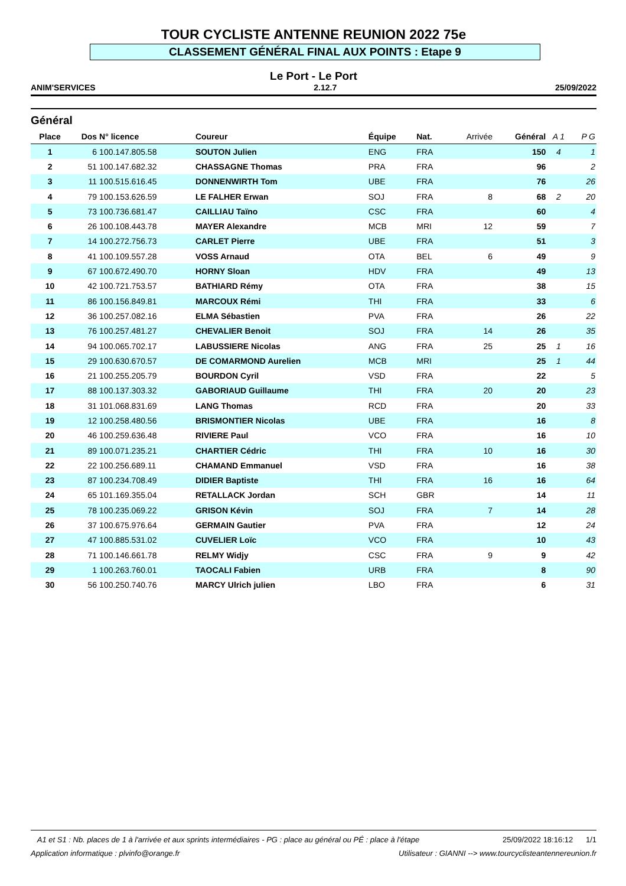TOUR CYCLISTE ANTENNE REUNION 2022 75e
CLASSEMENT GÉNÉRAL FINAL AUX POINTS : Etape 9
Le Port - Le Port
ANIM'SERVICES 2.12.7 25/09/2022
Général
| Place | Dos | N° licence | Coureur | Équipe | Nat. | Arrivée | Général | A 1 | P G |
| --- | --- | --- | --- | --- | --- | --- | --- | --- | --- |
| 1 | 6 | 100.147.805.58 | SOUTON Julien | ENG | FRA | | 150 | 4 | 1 |
| 2 | 51 | 100.147.682.32 | CHASSAGNE Thomas | PRA | FRA | | 96 | | 2 |
| 3 | 11 | 100.515.616.45 | DONNENWIRTH Tom | UBE | FRA | | 76 | | 26 |
| 4 | 79 | 100.153.626.59 | LE FALHER Erwan | SOJ | FRA | 8 | 68 | 2 | 20 |
| 5 | 73 | 100.736.681.47 | CAILLIAU Taïno | CSC | FRA | | 60 | | 4 |
| 6 | 26 | 100.108.443.78 | MAYER Alexandre | MCB | MRI | 12 | 59 | | 7 |
| 7 | 14 | 100.272.756.73 | CARLET Pierre | UBE | FRA | | 51 | | 3 |
| 8 | 41 | 100.109.557.28 | VOSS Arnaud | OTA | BEL | 6 | 49 | | 9 |
| 9 | 67 | 100.672.490.70 | HORNY Sloan | HDV | FRA | | 49 | | 13 |
| 10 | 42 | 100.721.753.57 | BATHIARD Rémy | OTA | FRA | | 38 | | 15 |
| 11 | 86 | 100.156.849.81 | MARCOUX Rémi | THI | FRA | | 33 | | 6 |
| 12 | 36 | 100.257.082.16 | ELMA Sébastien | PVA | FRA | | 26 | | 22 |
| 13 | 76 | 100.257.481.27 | CHEVALIER Benoit | SOJ | FRA | 14 | 26 | | 35 |
| 14 | 94 | 100.065.702.17 | LABUSSIERE Nicolas | ANG | FRA | 25 | 25 | 1 | 16 |
| 15 | 29 | 100.630.670.57 | DE COMARMOND Aurelien | MCB | MRI | | 25 | 1 | 44 |
| 16 | 21 | 100.255.205.79 | BOURDON Cyril | VSD | FRA | | 22 | | 5 |
| 17 | 88 | 100.137.303.32 | GABORIAUD Guillaume | THI | FRA | 20 | 20 | | 23 |
| 18 | 31 | 101.068.831.69 | LANG Thomas | RCD | FRA | | 20 | | 33 |
| 19 | 12 | 100.258.480.56 | BRISMONTIER Nicolas | UBE | FRA | | 16 | | 8 |
| 20 | 46 | 100.259.636.48 | RIVIERE Paul | VCO | FRA | | 16 | | 10 |
| 21 | 89 | 100.071.235.21 | CHARTIER Cédric | THI | FRA | 10 | 16 | | 30 |
| 22 | 22 | 100.256.689.11 | CHAMAND Emmanuel | VSD | FRA | | 16 | | 38 |
| 23 | 87 | 100.234.708.49 | DIDIER Baptiste | THI | FRA | 16 | 16 | | 64 |
| 24 | 65 | 101.169.355.04 | RETALLACK Jordan | SCH | GBR | | 14 | | 11 |
| 25 | 78 | 100.235.069.22 | GRISON Kévin | SOJ | FRA | 7 | 14 | | 28 |
| 26 | 37 | 100.675.976.64 | GERMAIN Gautier | PVA | FRA | | 12 | | 24 |
| 27 | 47 | 100.885.531.02 | CUVELIER Loïc | VCO | FRA | | 10 | | 43 |
| 28 | 71 | 100.146.661.78 | RELMY Widjy | CSC | FRA | 9 | 9 | | 42 |
| 29 | 1 | 100.263.760.01 | TAOCALI Fabien | URB | FRA | | 8 | | 90 |
| 30 | 56 | 100.250.740.76 | MARCY Ulrich julien | LBO | FRA | | 6 | | 31 |
A1 et S1 : Nb. places de 1 à l'arrivée et aux sprints intermédiaires - PG : place au général ou PÉ : place à l'étape 25/09/2022 18:16:12 1/1
Application informatique : plvinfo@orange.fr Utilisateur : GIANNI --> www.tourcyclisteantennereunion.fr